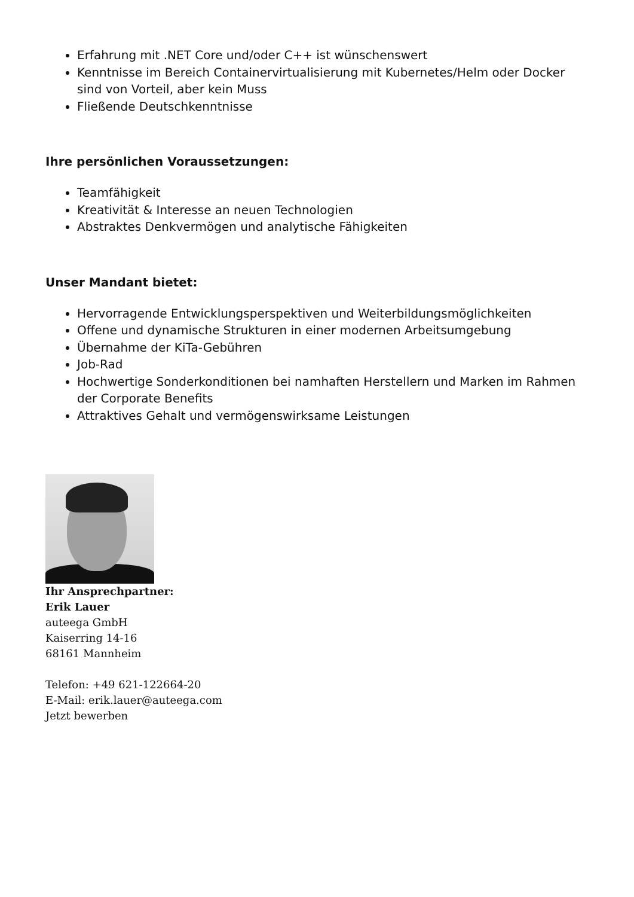Erfahrung mit .NET Core und/oder C++ ist wünschenswert
Kenntnisse im Bereich Containervirtualisierung mit Kubernetes/Helm oder Docker sind von Vorteil, aber kein Muss
Fließende Deutschkenntnisse
Ihre persönlichen Voraussetzungen:
Teamfähigkeit
Kreativität & Interesse an neuen Technologien
Abstraktes Denkvermögen und analytische Fähigkeiten
Unser Mandant bietet:
Hervorragende Entwicklungsperspektiven und Weiterbildungsmöglichkeiten
Offene und dynamische Strukturen in einer modernen Arbeitsumgebung
Übernahme der KiTa-Gebühren
Job-Rad
Hochwertige Sonderkonditionen bei namhaften Herstellern und Marken im Rahmen der Corporate Benefits
Attraktives Gehalt und vermögenswirksame Leistungen
Ihr Ansprechpartner:
Erik Lauer
auteega GmbH
Kaiserring 14-16
68161 Mannheim
Telefon: +49 621-122664-20
E-Mail: erik.lauer@auteega.com
Jetzt bewerben